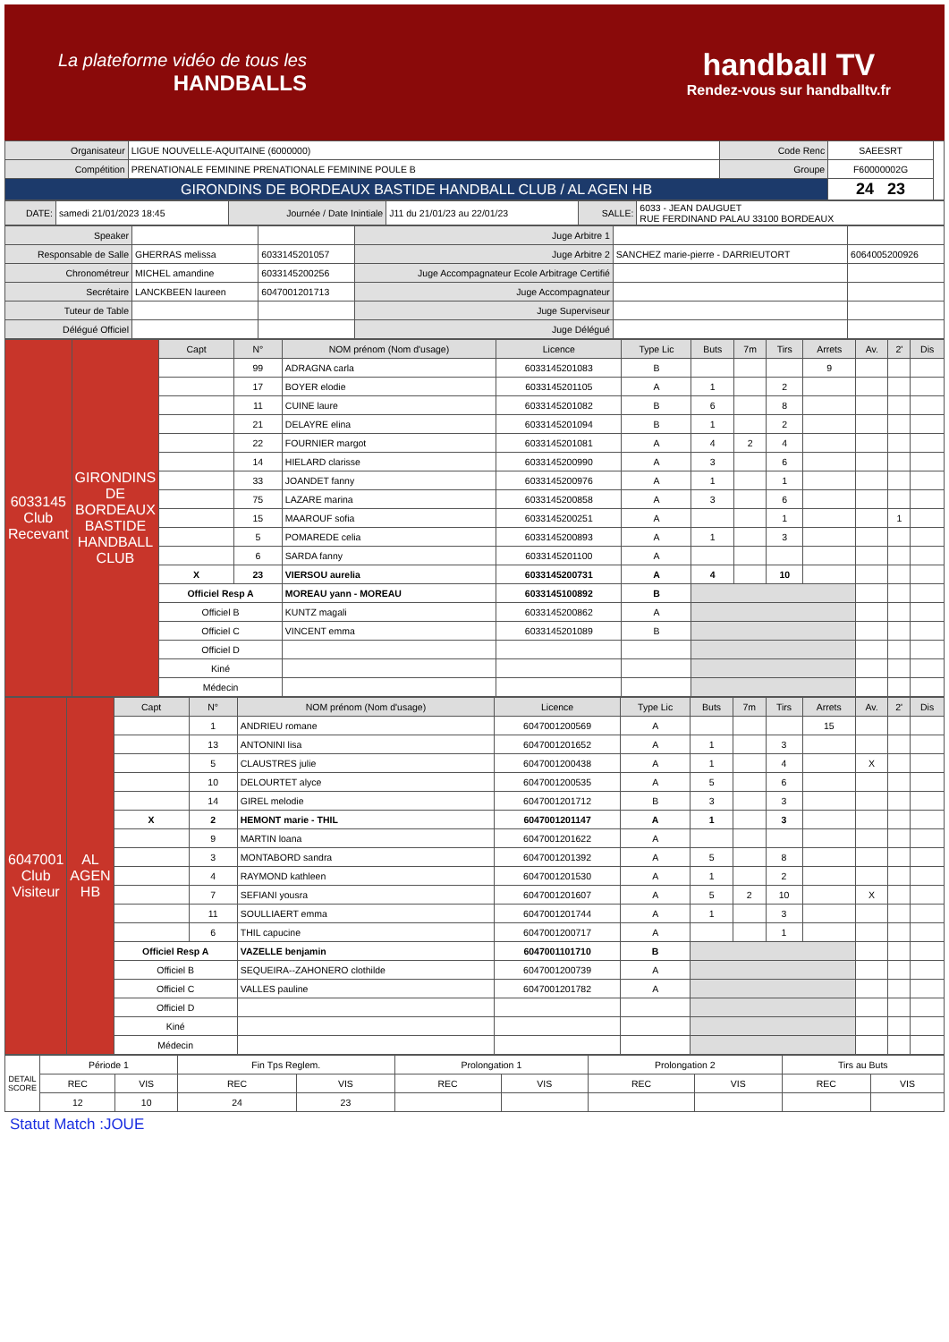La plateforme vidéo de tous les
HANDBALLS
handball TV
Rendez-vous sur handballtv.fr
| Organisateur | LIGUE NOUVELLE-AQUITAINE (6000000) | Code Renc | SAEESRT | |
| Compétition | PRENATIONALE FEMININE PRENATIONALE FEMININE POULE B | Groupe | F60000002G | |
| GIRONDINS DE BORDEAUX BASTIDE HANDBALL CLUB / AL AGEN HB | | | 24 23 | |
| DATE: | samedi 21/01/2023 18:45 | Journée / Date Inintiale | J11 du 21/01/23 au 22/01/23 | SALLE: | 6033 - JEAN DAUGUET RUE FERDINAND PALAU 33100 BORDEAUX |
| Speaker | | | Juge Arbitre 1 | | |
| Responsable de Salle | GHERRAS melissa | 6033145201057 | Juge Arbitre 2 | SANCHEZ marie-pierre - DARRIEUTORT | 6064005200926 |
| Chronométreur | MICHEL amandine | 6033145200256 | Juge Accompagnateur Ecole Arbitrage Certifié | | |
| Secrétaire | LANCKBEEN laureen | 6047001201713 | Juge Accompagnateur | | |
| Tuteur de Table | | | Juge Superviseur | | |
| Délégué Officiel | | | Juge Délégué | | |
| 6033145 Club Recevant | GIRONDINS DE BORDEAUX BASTIDE HANDBALL CLUB | Capt | N° | NOM prénom (Nom d'usage) | Licence | Type Lic | Buts | 7m | Tirs | Arrets | Av. | 2' | Dis |
| | | | 99 | ADRAGNA carla | 6033145201083 | B | | | | 9 | | | |
| | | | 17 | BOYER elodie | 6033145201105 | A | 1 | | 2 | | | | |
| | | | 11 | CUINE laure | 6033145201082 | B | 6 | | 8 | | | | |
| | | | 21 | DELAYRE elina | 6033145201094 | B | 1 | | 2 | | | | |
| | | | 22 | FOURNIER margot | 6033145201081 | A | 4 | 2 | 4 | | | | |
| | | | 14 | HIELARD clarisse | 6033145200990 | A | 3 | | 6 | | | | |
| | | | 33 | JOANDET fanny | 6033145200976 | A | 1 | | 1 | | | | |
| | | | 75 | LAZARE marina | 6033145200858 | A | 3 | | 6 | | | | |
| | | | 15 | MAAROUF sofia | 6033145200251 | A | | | 1 | | | 1 | |
| | | | 5 | POMAREDE celia | 6033145200893 | A | 1 | | 3 | | | | |
| | | | 6 | SARDA fanny | 6033145201100 | A | | | | | | | |
| | | X | 23 | VIERSOU aurelia | 6033145200731 | A | 4 | | 10 | | | | |
| | | Officiel Resp A | | MOREAU yann - MOREAU | 6033145100892 | B | | | | | | | |
| | | Officiel B | | KUNTZ magali | 6033145200862 | A | | | | | | | |
| | | Officiel C | | VINCENT emma | 6033145201089 | B | | | | | | | |
| | | Officiel D | | | | | | | | | | | |
| | | Kiné | | | | | | | | | | | |
| | | Médecin | | | | | | | | | | | |
| 6047001 Club Visiteur | AL AGEN HB | Capt | N° | NOM prénom (Nom d'usage) | Licence | Type Lic | Buts | 7m | Tirs | Arrets | Av. | 2' | Dis |
| | | | 1 | ANDRIEU romane | 6047001200569 | A | | | | 15 | | | |
| | | | 13 | ANTONINI lisa | 6047001201652 | A | 1 | | 3 | | | | |
| | | | 5 | CLAUSTRES julie | 6047001200438 | A | 1 | | 4 | | X | | |
| | | | 10 | DELOURTET alyce | 6047001200535 | A | 5 | | 6 | | | | |
| | | | 14 | GIREL melodie | 6047001201712 | B | 3 | | 3 | | | | |
| | | X | 2 | HEMONT marie - THIL | 6047001201147 | A | 1 | | 3 | | | | |
| | | | 9 | MARTIN loana | 6047001201622 | A | | | | | | | |
| | | | 3 | MONTABORD sandra | 6047001201392 | A | 5 | | 8 | | | | |
| | | | 4 | RAYMOND kathleen | 6047001201530 | A | 1 | | 2 | | | | |
| | | | 7 | SEFIANI yousra | 6047001201607 | A | 5 | 2 | 10 | | X | | |
| | | | 11 | SOULLIAERT emma | 6047001201744 | A | 1 | | 3 | | | | |
| | | | 6 | THIL capucine | 6047001200717 | A | | | 1 | | | | |
| | | Officiel Resp A | | VAZELLE benjamin | 6047001101710 | B | | | | | | | |
| | | Officiel B | | SEQUEIRA--ZAHONERO clothilde | 6047001200739 | A | | | | | | | |
| | | Officiel C | | VALLES pauline | 6047001201782 | A | | | | | | | |
| | | Officiel D | | | | | | | | | | | |
| | | Kiné | | | | | | | | | | | |
| | | Médecin | | | | | | | | | | | |
| DETAIL SCORE | Période 1 | | Fin Tps Reglem. | | Prolongation 1 | | Prolongation 2 | | Tirs au Buts | |
| | REC | VIS | REC | VIS | REC | VIS | REC | VIS | REC | VIS |
| | 12 | 10 | 24 | 23 | | | | | | |
Statut Match :JOUE